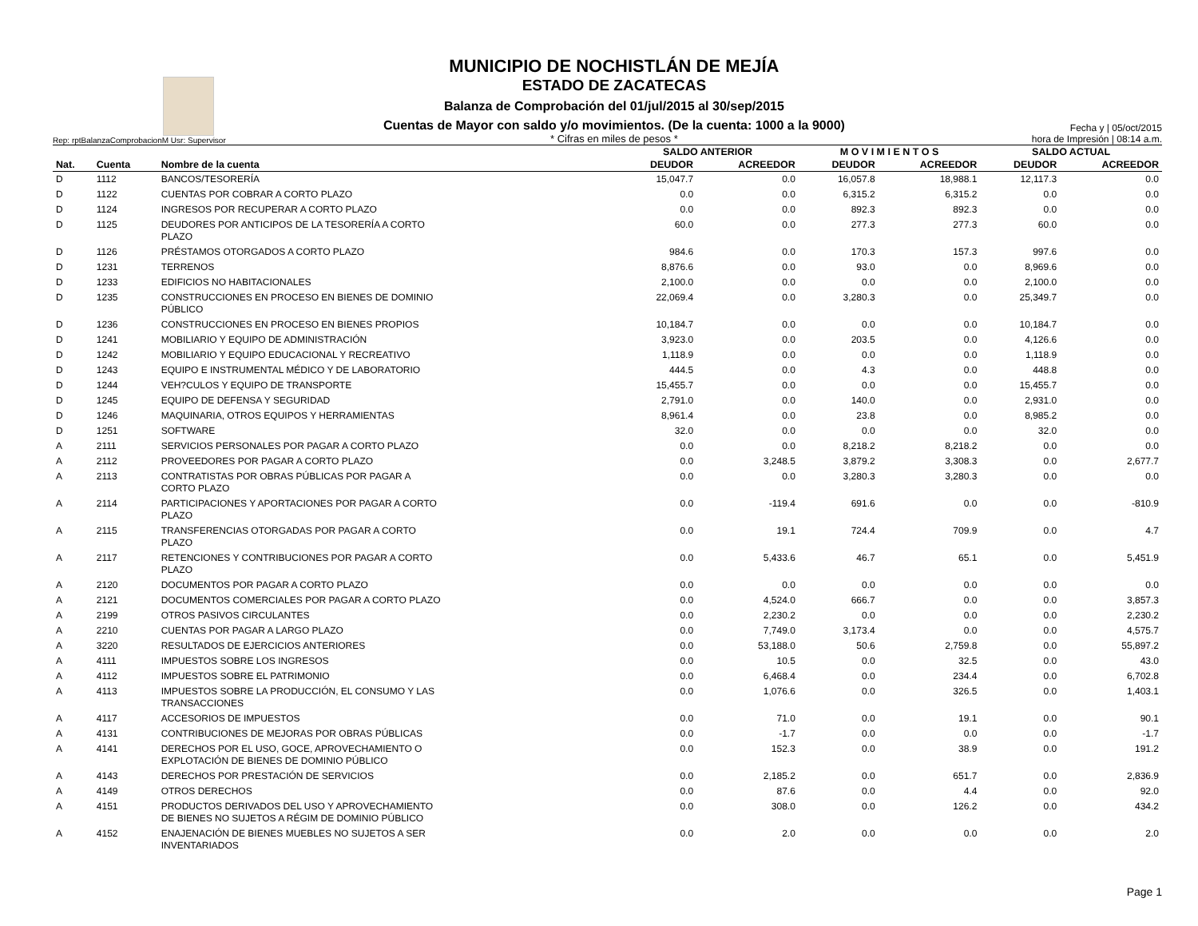Rep: rptBalanzaComprobacionM Usr: Supervisor
MUNICIPIO DE NOCHISTLÁN DE MEJÍA
ESTADO DE ZACATECAS
Balanza de Comprobación del 01/jul/2015 al 30/sep/2015
Cuentas de Mayor con saldo y/o movimientos. (De la cuenta: 1000 a la 9000)
* Cifras en miles de pesos *
Fecha y | 05/oct/2015
hora de Impresión | 08:14 a.m.
| | | | SALDO ANTERIOR | | M O V I M I E N T O S | | SALDO ACTUAL | |
| --- | --- | --- | --- | --- | --- | --- | --- | --- |
| Nat. | Cuenta | Nombre de la cuenta | DEUDOR | ACREEDOR | DEUDOR | ACREEDOR | DEUDOR | ACREEDOR |
| D | 1112 | BANCOS/TESORERÍA | 15,047.7 | 0.0 | 16,057.8 | 18,988.1 | 12,117.3 | 0.0 |
| D | 1122 | CUENTAS POR COBRAR A CORTO PLAZO | 0.0 | 0.0 | 6,315.2 | 6,315.2 | 0.0 | 0.0 |
| D | 1124 | INGRESOS POR RECUPERAR A CORTO PLAZO | 0.0 | 0.0 | 892.3 | 892.3 | 0.0 | 0.0 |
| D | 1125 | DEUDORES POR ANTICIPOS DE LA TESORERÍA A CORTO PLAZO | 60.0 | 0.0 | 277.3 | 277.3 | 60.0 | 0.0 |
| D | 1126 | PRÉSTAMOS OTORGADOS A CORTO PLAZO | 984.6 | 0.0 | 170.3 | 157.3 | 997.6 | 0.0 |
| D | 1231 | TERRENOS | 8,876.6 | 0.0 | 93.0 | 0.0 | 8,969.6 | 0.0 |
| D | 1233 | EDIFICIOS NO HABITACIONALES | 2,100.0 | 0.0 | 0.0 | 0.0 | 2,100.0 | 0.0 |
| D | 1235 | CONSTRUCCIONES EN PROCESO EN BIENES DE DOMINIO PÚBLICO | 22,069.4 | 0.0 | 3,280.3 | 0.0 | 25,349.7 | 0.0 |
| D | 1236 | CONSTRUCCIONES EN PROCESO EN BIENES PROPIOS | 10,184.7 | 0.0 | 0.0 | 0.0 | 10,184.7 | 0.0 |
| D | 1241 | MOBILIARIO Y EQUIPO DE ADMINISTRACIÓN | 3,923.0 | 0.0 | 203.5 | 0.0 | 4,126.6 | 0.0 |
| D | 1242 | MOBILIARIO Y EQUIPO EDUCACIONAL Y RECREATIVO | 1,118.9 | 0.0 | 0.0 | 0.0 | 1,118.9 | 0.0 |
| D | 1243 | EQUIPO E INSTRUMENTAL MÉDICO Y DE LABORATORIO | 444.5 | 0.0 | 4.3 | 0.0 | 448.8 | 0.0 |
| D | 1244 | VEH?CULOS Y EQUIPO DE TRANSPORTE | 15,455.7 | 0.0 | 0.0 | 0.0 | 15,455.7 | 0.0 |
| D | 1245 | EQUIPO DE DEFENSA Y SEGURIDAD | 2,791.0 | 0.0 | 140.0 | 0.0 | 2,931.0 | 0.0 |
| D | 1246 | MAQUINARIA, OTROS EQUIPOS Y HERRAMIENTAS | 8,961.4 | 0.0 | 23.8 | 0.0 | 8,985.2 | 0.0 |
| D | 1251 | SOFTWARE | 32.0 | 0.0 | 0.0 | 0.0 | 32.0 | 0.0 |
| A | 2111 | SERVICIOS PERSONALES POR PAGAR A CORTO PLAZO | 0.0 | 0.0 | 8,218.2 | 8,218.2 | 0.0 | 0.0 |
| A | 2112 | PROVEEDORES POR PAGAR A CORTO PLAZO | 0.0 | 3,248.5 | 3,879.2 | 3,308.3 | 0.0 | 2,677.7 |
| A | 2113 | CONTRATISTAS POR OBRAS PÚBLICAS POR PAGAR A CORTO PLAZO | 0.0 | 0.0 | 3,280.3 | 3,280.3 | 0.0 | 0.0 |
| A | 2114 | PARTICIPACIONES Y APORTACIONES POR PAGAR A CORTO PLAZO | 0.0 | -119.4 | 691.6 | 0.0 | 0.0 | -810.9 |
| A | 2115 | TRANSFERENCIAS OTORGADAS POR PAGAR A CORTO PLAZO | 0.0 | 19.1 | 724.4 | 709.9 | 0.0 | 4.7 |
| A | 2117 | RETENCIONES Y CONTRIBUCIONES POR PAGAR A CORTO PLAZO | 0.0 | 5,433.6 | 46.7 | 65.1 | 0.0 | 5,451.9 |
| A | 2120 | DOCUMENTOS POR PAGAR A CORTO PLAZO | 0.0 | 0.0 | 0.0 | 0.0 | 0.0 | 0.0 |
| A | 2121 | DOCUMENTOS COMERCIALES POR PAGAR A CORTO PLAZO | 0.0 | 4,524.0 | 666.7 | 0.0 | 0.0 | 3,857.3 |
| A | 2199 | OTROS PASIVOS CIRCULANTES | 0.0 | 2,230.2 | 0.0 | 0.0 | 0.0 | 2,230.2 |
| A | 2210 | CUENTAS POR PAGAR A LARGO PLAZO | 0.0 | 7,749.0 | 3,173.4 | 0.0 | 0.0 | 4,575.7 |
| A | 3220 | RESULTADOS DE EJERCICIOS ANTERIORES | 0.0 | 53,188.0 | 50.6 | 2,759.8 | 0.0 | 55,897.2 |
| A | 4111 | IMPUESTOS SOBRE LOS INGRESOS | 0.0 | 10.5 | 0.0 | 32.5 | 0.0 | 43.0 |
| A | 4112 | IMPUESTOS SOBRE EL PATRIMONIO | 0.0 | 6,468.4 | 0.0 | 234.4 | 0.0 | 6,702.8 |
| A | 4113 | IMPUESTOS SOBRE LA PRODUCCIÓN, EL CONSUMO Y LAS TRANSACCIONES | 0.0 | 1,076.6 | 0.0 | 326.5 | 0.0 | 1,403.1 |
| A | 4117 | ACCESORIOS DE IMPUESTOS | 0.0 | 71.0 | 0.0 | 19.1 | 0.0 | 90.1 |
| A | 4131 | CONTRIBUCIONES DE MEJORAS POR OBRAS PÚBLICAS | 0.0 | -1.7 | 0.0 | 0.0 | 0.0 | -1.7 |
| A | 4141 | DERECHOS POR EL USO, GOCE, APROVECHAMIENTO O EXPLOTACIÓN DE BIENES DE DOMINIO PÚBLICO | 0.0 | 152.3 | 0.0 | 38.9 | 0.0 | 191.2 |
| A | 4143 | DERECHOS POR PRESTACIÓN DE SERVICIOS | 0.0 | 2,185.2 | 0.0 | 651.7 | 0.0 | 2,836.9 |
| A | 4149 | OTROS DERECHOS | 0.0 | 87.6 | 0.0 | 4.4 | 0.0 | 92.0 |
| A | 4151 | PRODUCTOS DERIVADOS DEL USO Y APROVECHAMIENTO DE BIENES NO SUJETOS A RÉGIM DE DOMINIO PÚBLICO | 0.0 | 308.0 | 0.0 | 126.2 | 0.0 | 434.2 |
| A | 4152 | ENAJENACIÓN DE BIENES MUEBLES NO SUJETOS A SER INVENTARIADOS | 0.0 | 2.0 | 0.0 | 0.0 | 0.0 | 2.0 |
Page 1